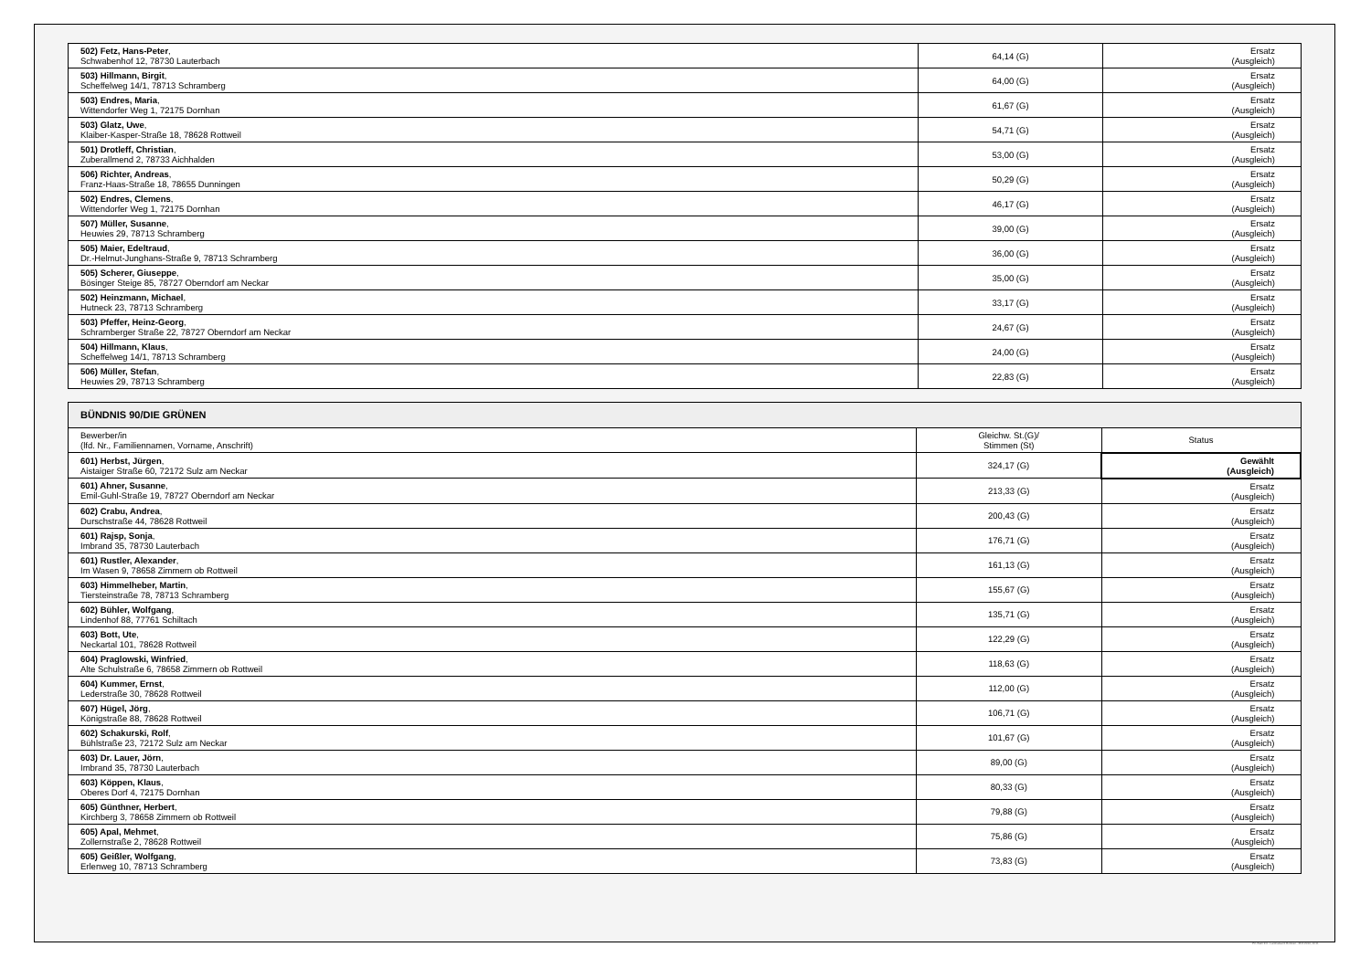| 502) Fetz, Hans-Peter , Schwabenhof 12, 78730 Lauterbach | 64,14 (G) | Ersatz (Ausgleich) |
| 503) Hillmann, Birgit , Scheffelweg 14/1, 78713 Schramberg | 64,00 (G) | Ersatz (Ausgleich) |
| 503) Endres, Maria , Wittendorfer Weg 1, 72175 Dornhan | 61,67 (G) | Ersatz (Ausgleich) |
| 503) Glatz, Uwe , Klaiber-Kasper-Straße 18, 78628 Rottweil | 54,71 (G) | Ersatz (Ausgleich) |
| 501) Drotleff, Christian , Zuberallmend 2, 78733 Aichhalden | 53,00 (G) | Ersatz (Ausgleich) |
| 506) Richter, Andreas , Franz-Haas-Straße 18, 78655 Dunningen | 50,29 (G) | Ersatz (Ausgleich) |
| 502) Endres, Clemens , Wittendorfer Weg 1, 72175 Dornhan | 46,17 (G) | Ersatz (Ausgleich) |
| 507) Müller, Susanne , Heuwies 29, 78713 Schramberg | 39,00 (G) | Ersatz (Ausgleich) |
| 505) Maier, Edeltraud , Dr.-Helmut-Junghans-Straße 9, 78713 Schramberg | 36,00 (G) | Ersatz (Ausgleich) |
| 505) Scherer, Giuseppe , Bösinger Steige 85, 78727 Oberndorf am Neckar | 35,00 (G) | Ersatz (Ausgleich) |
| 502) Heinzmann, Michael , Hutneck 23, 78713 Schramberg | 33,17 (G) | Ersatz (Ausgleich) |
| 503) Pfeffer, Heinz-Georg , Schramberger Straße 22, 78727 Oberndorf am Neckar | 24,67 (G) | Ersatz (Ausgleich) |
| 504) Hillmann, Klaus , Scheffelweg 14/1, 78713 Schramberg | 24,00 (G) | Ersatz (Ausgleich) |
| 506) Müller, Stefan , Heuwies 29, 78713 Schramberg | 22,83 (G) | Ersatz (Ausgleich) |
| BÜNDNIS 90/DIE GRÜNEN | | |
| --- | --- | --- |
| Bewerber/in (lfd. Nr., Familiennamen, Vorname, Anschrift) | Gleichw. St.(G)/ Stimmen (St) | Status |
| 601) Herbst, Jürgen , Aistaiger Straße 60, 72172 Sulz am Neckar | 324,17 (G) | Gewählt (Ausgleich) |
| 601) Ahner, Susanne , Emil-Guhl-Straße 19, 78727 Oberndorf am Neckar | 213,33 (G) | Ersatz (Ausgleich) |
| 602) Crabu, Andrea , Durschstraße 44, 78628 Rottweil | 200,43 (G) | Ersatz (Ausgleich) |
| 601) Rajsp, Sonja , Imbrand 35, 78730 Lauterbach | 176,71 (G) | Ersatz (Ausgleich) |
| 601) Rustler, Alexander , Im Wasen 9, 78658 Zimmern ob Rottweil | 161,13 (G) | Ersatz (Ausgleich) |
| 603) Himmelheber, Martin , Tiersteinstraße 78, 78713 Schramberg | 155,67 (G) | Ersatz (Ausgleich) |
| 602) Bühler, Wolfgang , Lindenhof 88, 77761 Schiltach | 135,71 (G) | Ersatz (Ausgleich) |
| 603) Bott, Ute , Neckartal 101, 78628 Rottweil | 122,29 (G) | Ersatz (Ausgleich) |
| 604) Praglowski, Winfried , Alte Schulstraße 6, 78658 Zimmern ob Rottweil | 118,63 (G) | Ersatz (Ausgleich) |
| 604) Kummer, Ernst , Lederstraße 30, 78628 Rottweil | 112,00 (G) | Ersatz (Ausgleich) |
| 607) Hügel, Jörg , Königstraße 88, 78628 Rottweil | 106,71 (G) | Ersatz (Ausgleich) |
| 602) Schakurski, Rolf , Bühlstraße 23, 72172 Sulz am Neckar | 101,67 (G) | Ersatz (Ausgleich) |
| 603) Dr. Lauer, Jörn , Imbrand 35, 78730 Lauterbach | 89,00 (G) | Ersatz (Ausgleich) |
| 603) Köppen, Klaus , Oberes Dorf 4, 72175 Dornhan | 80,33 (G) | Ersatz (Ausgleich) |
| 605) Günthner, Herbert , Kirchberg 3, 78658 Zimmern ob Rottweil | 79,88 (G) | Ersatz (Ausgleich) |
| 605) Apal, Mehmet , Zollernstraße 2, 78628 Rottweil | 75,86 (G) | Ersatz (Ausgleich) |
| 605) Geißler, Wolfgang , Erlenweg 10, 78713 Schramberg | 73,83 (G) | Ersatz (Ausgleich) |
PC-Wahl 9.0 - Landratsamt Rottweil - 26.6.2014, 10:11